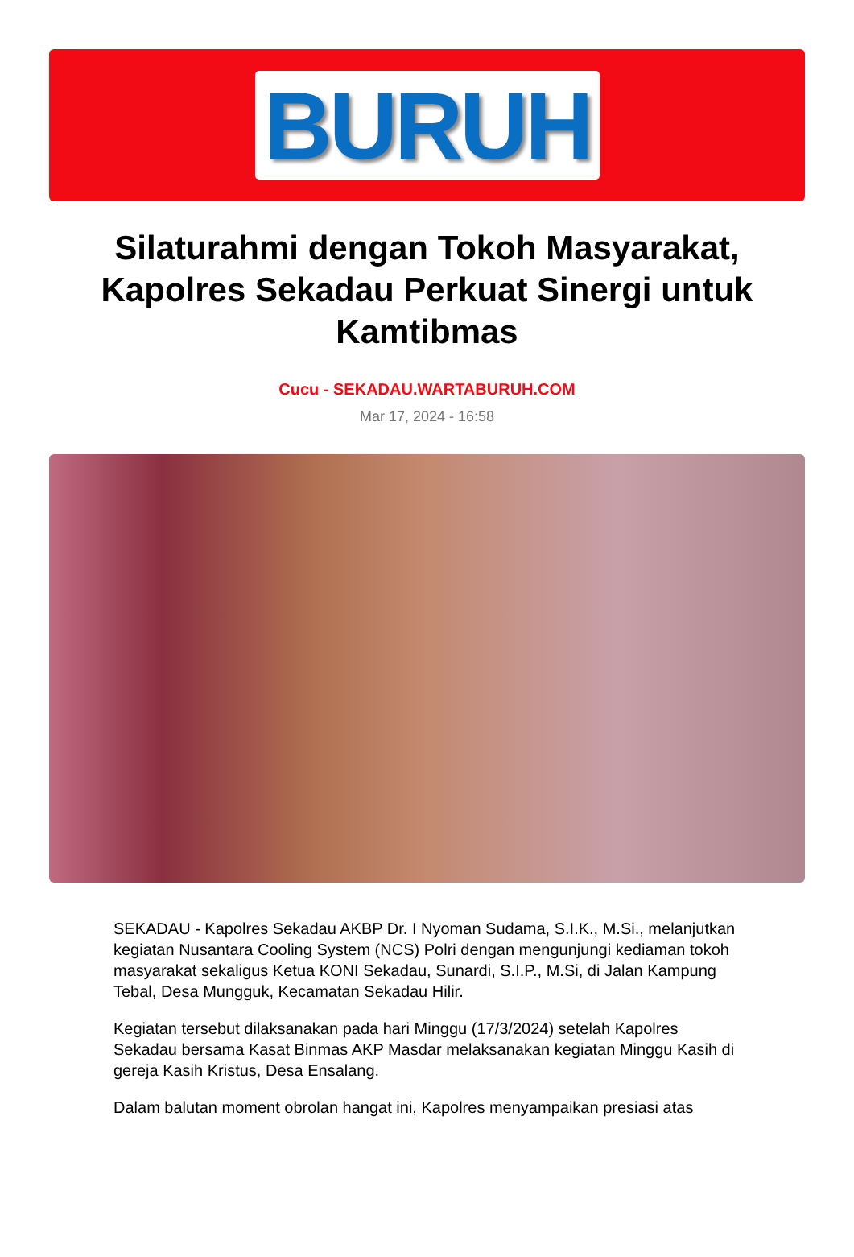BURUH
Silaturahmi dengan Tokoh Masyarakat, Kapolres Sekadau Perkuat Sinergi untuk Kamtibmas
Cucu - SEKADAU.WARTABURUH.COM
Mar 17, 2024 - 16:58
SEKADAU - Kapolres Sekadau AKBP Dr. I Nyoman Sudama, S.I.K., M.Si., melanjutkan kegiatan Nusantara Cooling System (NCS) Polri dengan mengunjungi kediaman tokoh masyarakat sekaligus Ketua KONI Sekadau, Sunardi, S.I.P., M.Si, di Jalan Kampung Tebal, Desa Mungguk, Kecamatan Sekadau Hilir.
Kegiatan tersebut dilaksanakan pada hari Minggu (17/3/2024) setelah Kapolres Sekadau bersama Kasat Binmas AKP Masdar melaksanakan kegiatan Minggu Kasih di gereja Kasih Kristus, Desa Ensalang.
Dalam balutan moment obrolan hangat ini, Kapolres menyampaikan presiasi atas